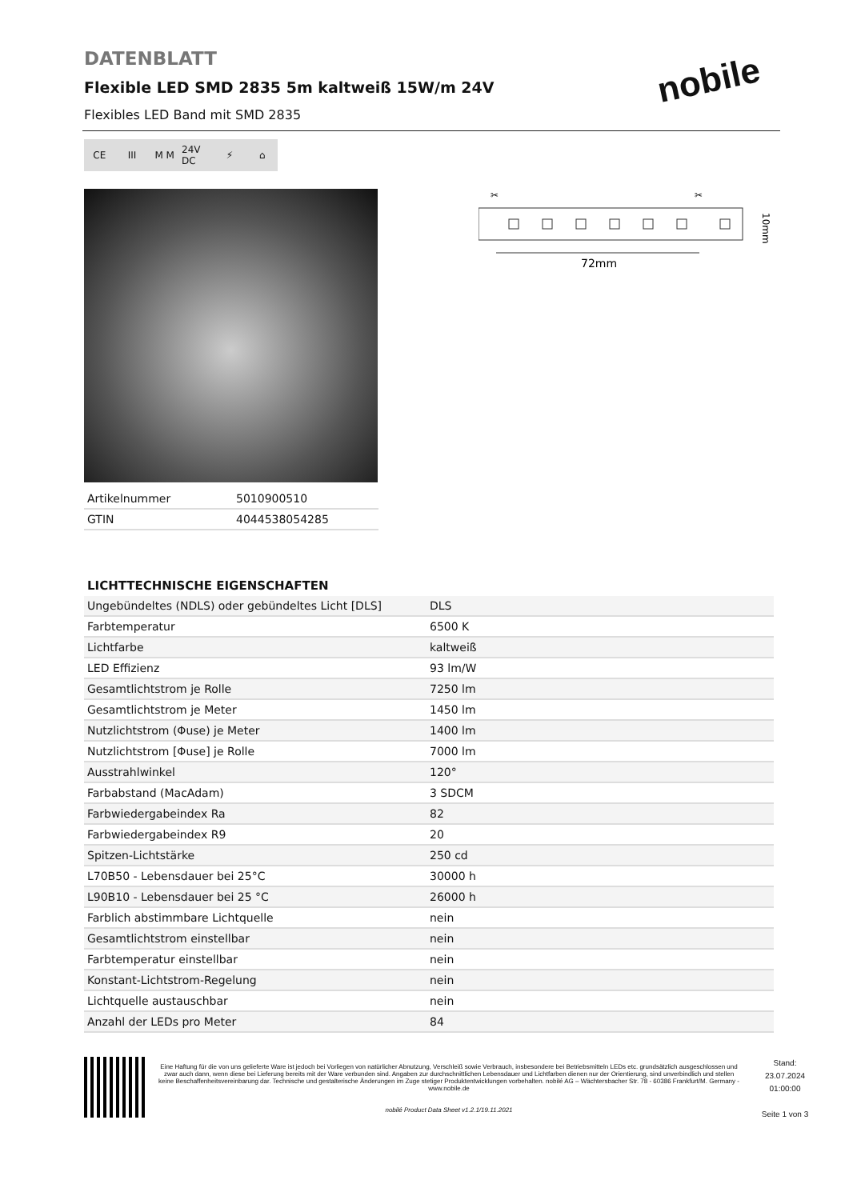nobile
DATENBLATT
Flexible LED SMD 2835 5m kaltweiß 15W/m 24V
Flexibles LED Band mit SMD 2835
CE III M M 24V DC ⚡ ⌂
| Artikelnummer | 5010900510 |
| GTIN | 4044538054285 |
✂
✂
72mm
10mm
LICHTTECHNISCHE EIGENSCHAFTEN
| Ungebündeltes (NDLS) oder gebündeltes Licht [DLS] | DLS |
| Farbtemperatur | 6500 K |
| Lichtfarbe | kaltweiß |
| LED Effizienz | 93 lm/W |
| Gesamtlichtstrom je Rolle | 7250 lm |
| Gesamtlichtstrom je Meter | 1450 lm |
| Nutzlichtstrom (Φuse) je Meter | 1400 lm |
| Nutzlichtstrom [Φuse] je Rolle | 7000 lm |
| Ausstrahlwinkel | 120° |
| Farbabstand (MacAdam) | 3 SDCM |
| Farbwiedergabeindex Ra | 82 |
| Farbwiedergabeindex R9 | 20 |
| Spitzen-Lichtstärke | 250 cd |
| L70B50 - Lebensdauer bei 25°C | 30000 h |
| L90B10 - Lebensdauer bei 25 °C | 26000 h |
| Farblich abstimmbare Lichtquelle | nein |
| Gesamtlichtstrom einstellbar | nein |
| Farbtemperatur einstellbar | nein |
| Konstant-Lichtstrom-Regelung | nein |
| Lichtquelle austauschbar | nein |
| Anzahl der LEDs pro Meter | 84 |
Eine Haftung für die von uns gelieferte Ware ist jedoch bei Vorliegen von natürlicher Abnutzung, Verschleiß sowie Verbrauch, insbesondere bei Betriebsmitteln LEDs etc. grundsätzlich ausgeschlossen und zwar auch dann, wenn diese bei Lieferung bereits mit der Ware verbunden sind. Angaben zur durchschnittlichen Lebensdauer und Lichtfarben dienen nur der Orientierung, sind unverbindlich und stellen keine Beschaffenheitsvereinbarung dar. Technische und gestalterische Änderungen im Zuge stetiger Produktentwicklungen vorbehalten. nobilé AG – Wächtersbacher Str. 78 - 60386 Frankfurt/M. Germany - www.nobile.de
nobilé Product Data Sheet v1.2.1/19.11.2021
Stand:
23.07.2024
01:00:00
Seite 1 von 3